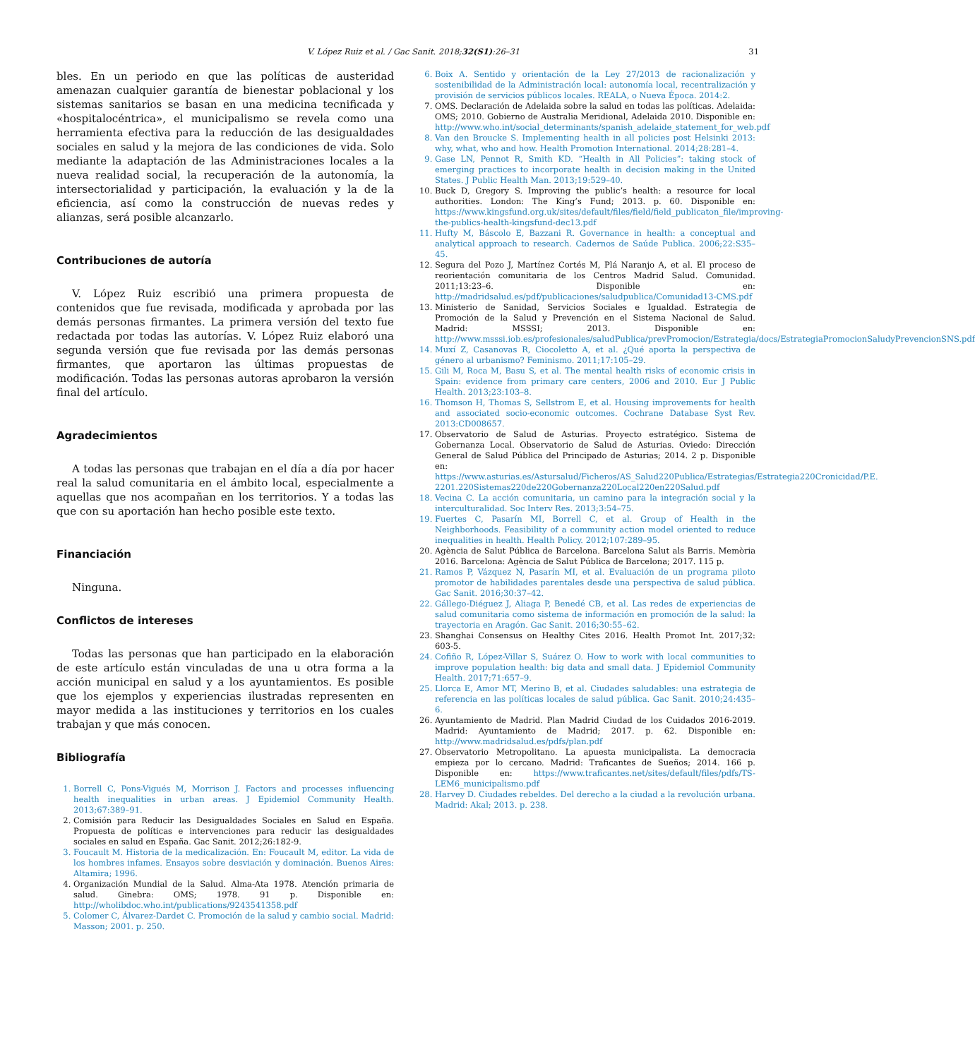V. López Ruiz et al. / Gac Sanit. 2018;32(S1):26–31 31
bles. En un periodo en que las políticas de austeridad amenazan cualquier garantía de bienestar poblacional y los sistemas sanitarios se basan en una medicina tecnificada y «hospitalocéntrica», el municipalismo se revela como una herramienta efectiva para la reducción de las desigualdades sociales en salud y la mejora de las condiciones de vida. Solo mediante la adaptación de las Administraciones locales a la nueva realidad social, la recuperación de la autonomía, la intersectorialidad y participación, la evaluación y la de la eficiencia, así como la construcción de nuevas redes y alianzas, será posible alcanzarlo.
Contribuciones de autoría
V. López Ruiz escribió una primera propuesta de contenidos que fue revisada, modificada y aprobada por las demás personas firmantes. La primera versión del texto fue redactada por todas las autorías. V. López Ruiz elaboró una segunda versión que fue revisada por las demás personas firmantes, que aportaron las últimas propuestas de modificación. Todas las personas autoras aprobaron la versión final del artículo.
Agradecimientos
A todas las personas que trabajan en el día a día por hacer real la salud comunitaria en el ámbito local, especialmente a aquellas que nos acompañan en los territorios. Y a todas las que con su aportación han hecho posible este texto.
Financiación
Ninguna.
Conflictos de intereses
Todas las personas que han participado en la elaboración de este artículo están vinculadas de una u otra forma a la acción municipal en salud y a los ayuntamientos. Es posible que los ejemplos y experiencias ilustradas representen en mayor medida a las instituciones y territorios en los cuales trabajan y que más conocen.
Bibliografía
1. Borrell C, Pons-Vigués M, Morrison J. Factors and processes influencing health inequalities in urban areas. J Epidemiol Community Health. 2013;67:389–91.
2. Comisión para Reducir las Desigualdades Sociales en Salud en España. Propuesta de políticas e intervenciones para reducir las desigualdades sociales en salud en España. Gac Sanit. 2012;26:182-9.
3. Foucault M. Historia de la medicalización. En: Foucault M, editor. La vida de los hombres infames. Ensayos sobre desviación y dominación. Buenos Aires: Altamira; 1996.
4. Organización Mundial de la Salud. Alma-Ata 1978. Atención primaria de salud. Ginebra: OMS; 1978. 91 p. Disponible en: http://wholibdoc.who.int/publications/9243541358.pdf
5. Colomer C, Álvarez-Dardet C. Promoción de la salud y cambio social. Madrid: Masson; 2001. p. 250.
6. Boix A. Sentido y orientación de la Ley 27/2013 de racionalización y sostenibilidad de la Administración local: autonomía local, recentralización y provisión de servicios públicos locales. REALA, o Nueva Época. 2014:2.
7. OMS. Declaración de Adelaida sobre la salud en todas las políticas. Adelaida: OMS; 2010. Gobierno de Australia Meridional, Adelaida 2010. Disponible en: http://www.who.int/social_determinants/spanish_adelaide_statement_for_web.pdf
8. Van den Broucke S. Implementing health in all policies post Helsinki 2013: why, what, who and how. Health Promotion International. 2014;28:281–4.
9. Gase LN, Pennot R, Smith KD. “Health in All Policies”: taking stock of emerging practices to incorporate health in decision making in the United States. J Public Health Man. 2013;19:529–40.
10. Buck D, Gregory S. Improving the public’s health: a resource for local authorities. London: The King’s Fund; 2013. p. 60. Disponible en: https://www.kingsfund.org.uk/sites/default/files/field/field_publicaton_file/improving-the-publics-health-kingsfund-dec13.pdf
11. Hufty M, Báscolo E, Bazzani R. Governance in health: a conceptual and analytical approach to research. Cadernos de Saúde Publica. 2006;22:S35–45.
12. Segura del Pozo J, Martínez Cortés M, Plá Naranjo A, et al. El proceso de reorientación comunitaria de los Centros Madrid Salud. Comunidad. 2011;13:23–6. Disponible en: http://madridsalud.es/pdf/publicaciones/saludpublica/Comunidad13-CMS.pdf
13. Ministerio de Sanidad, Servicios Sociales e Igualdad. Estrategia de Promoción de la Salud y Prevención en el Sistema Nacional de Salud. Madrid: MSSSI; 2013. Disponible en: http://www.msssi.iob.es/profesionales/saludPublica/prevPromocion/Estrategia/docs/EstrategiaPromocionSaludyPrevencionSNS.pdf
14. Muxí Z, Casanovas R, Ciocoletto A, et al. ¿Qué aporta la perspectiva de género al urbanismo? Feminismo. 2011;17:105–29.
15. Gili M, Roca M, Basu S, et al. The mental health risks of economic crisis in Spain: evidence from primary care centers, 2006 and 2010. Eur J Public Health. 2013;23:103–8.
16. Thomson H, Thomas S, Sellstrom E, et al. Housing improvements for health and associated socio-economic outcomes. Cochrane Database Syst Rev. 2013:CD008657.
17. Observatorio de Salud de Asturias. Proyecto estratégico. Sistema de Gobernanza Local. Observatorio de Salud de Asturias. Oviedo: Dirección General de Salud Pública del Principado de Asturias; 2014. 2 p. Disponible en: https://www.asturias.es/Astursalud/Ficheros/AS_Salud220Publica/Estrategias/Estrategia220Cronicidad/P.E. 2201.220Sistemas220de220Gobernanza220Local220en220Salud.pdf
18. Vecina C. La acción comunitaria, un camino para la integración social y la interculturalidad. Soc Interv Res. 2013;3:54–75.
19. Fuertes C, Pasarín MI, Borrell C, et al. Group of Health in the Neighborhoods. Feasibility of a community action model oriented to reduce inequalities in health. Health Policy. 2012;107:289–95.
20. Agència de Salut Pública de Barcelona. Barcelona Salut als Barris. Memòria 2016. Barcelona: Agència de Salut Pública de Barcelona; 2017. 115 p.
21. Ramos P, Vázquez N, Pasarín MI, et al. Evaluación de un programa piloto promotor de habilidades parentales desde una perspectiva de salud pública. Gac Sanit. 2016;30:37–42.
22. Gállego-Diéguez J, Aliaga P, Benedé CB, et al. Las redes de experiencias de salud comunitaria como sistema de información en promoción de la salud: la trayectoria en Aragón. Gac Sanit. 2016;30:55–62.
23. Shanghai Consensus on Healthy Cites 2016. Health Promot Int. 2017;32: 603-5.
24. Cofiño R, López-Villar S, Suárez O. How to work with local communities to improve population health: big data and small data. J Epidemiol Community Health. 2017;71:657–9.
25. Llorca E, Amor MT, Merino B, et al. Ciudades saludables: una estrategia de referencia en las políticas locales de salud pública. Gac Sanit. 2010;24:435–6.
26. Ayuntamiento de Madrid. Plan Madrid Ciudad de los Cuidados 2016-2019. Madrid: Ayuntamiento de Madrid; 2017. p. 62. Disponible en: http://www.madridsalud.es/pdfs/plan.pdf
27. Observatorio Metropolitano. La apuesta municipalista. La democracia empieza por lo cercano. Madrid: Traficantes de Sueños; 2014. 166 p. Disponible en: https://www.traficantes.net/sites/default/files/pdfs/TS-LEM6_municipalismo.pdf
28. Harvey D. Ciudades rebeldes. Del derecho a la ciudad a la revolución urbana. Madrid: Akal; 2013. p. 238.